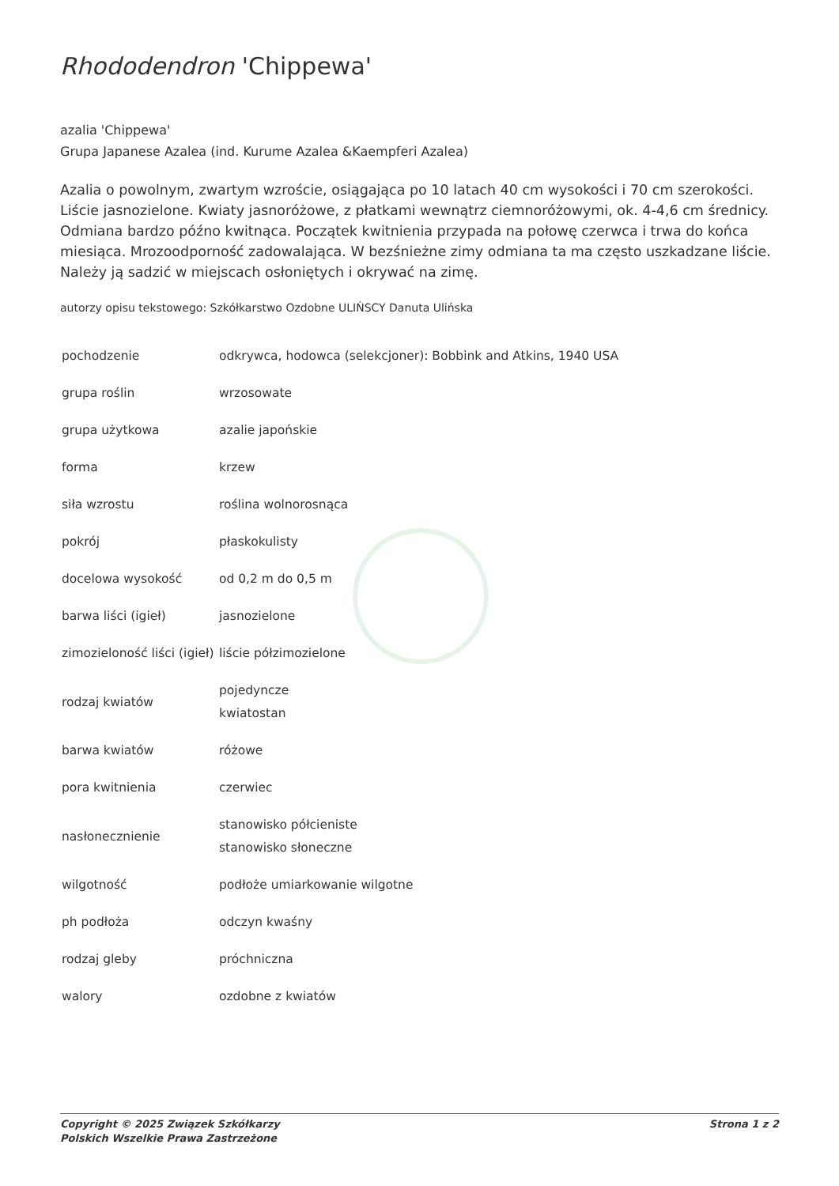Rhododendron 'Chippewa'
azalia 'Chippewa'
Grupa Japanese Azalea (ind. Kurume Azalea &Kaempferi Azalea)
Azalia o powolnym, zwartym wzroście, osiągająca po 10 latach 40 cm wysokości i 70 cm szerokości. Liście jasnozielone. Kwiaty jasnoróżowe, z płatkami wewnątrz ciemnoróżowymi, ok. 4-4,6 cm średnicy. Odmiana bardzo późno kwitnąca. Początek kwitnienia przypada na połowę czerwca i trwa do końca miesiąca. Mrozoodporność zadowalająca. W bezśnieżne zimy odmiana ta ma często uszkadzane liście. Należy ją sadzić w miejscach osłoniętych i okrywać na zimę.
autorzy opisu tekstowego: Szkółkarstwo Ozdobne ULIŃSCY Danuta Ulińska
| pochodzenie | odkrywca, hodowca (selekcjoner): Bobbink and Atkins, 1940 USA |
| grupa roślin | wrzosowate |
| grupa użytkowa | azalie japońskie |
| forma | krzew |
| siła wzrostu | roślina wolnorosnąca |
| pokrój | płaskokulisty |
| docelowa wysokość | od 0,2 m do 0,5 m |
| barwa liści (igieł) | jasnozielone |
| zimozieloność liści (igieł) | liście półzimozielone |
| rodzaj kwiatów | pojedyncze kwiatostan |
| barwa kwiatów | różowe |
| pora kwitnienia | czerwiec |
| nasłonecznienie | stanowisko półcieniste stanowisko słoneczne |
| wilgotność | podłoże umiarkowanie wilgotne |
| ph podłoża | odczyn kwaśny |
| rodzaj gleby | próchniczna |
| walory | ozdobne z kwiatów |
Copyright © 2025 Związek Szkółkarzy
Polskich Wszelkie Prawa Zastrzeżone
Strona 1 z 2